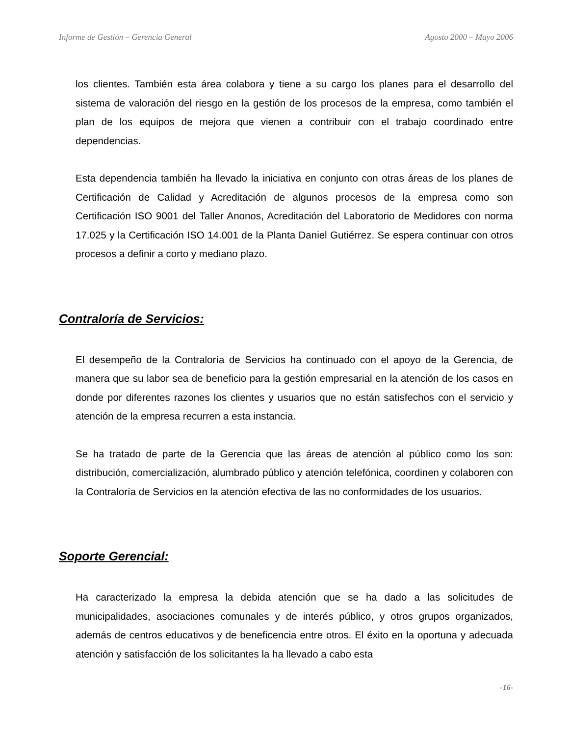Informe de Gestión – Gerencia General Agosto 2000 – Mayo 2006
los clientes. También esta área colabora y tiene a su cargo los planes para el desarrollo del sistema de valoración del riesgo en la gestión de los procesos de la empresa, como también el plan de los equipos de mejora que vienen a contribuir con el trabajo coordinado entre dependencias.
Esta dependencia también ha llevado la iniciativa en conjunto con otras áreas de los planes de Certificación de Calidad y Acreditación de algunos procesos de la empresa como son Certificación ISO 9001 del Taller Anonos, Acreditación del Laboratorio de Medidores con norma 17.025 y la Certificación ISO 14.001 de la Planta Daniel Gutiérrez. Se espera continuar con otros procesos a definir a corto y mediano plazo.
Contraloría de Servicios:
El desempeño de la Contraloría de Servicios ha continuado con el apoyo de la Gerencia, de manera que su labor sea de beneficio para la gestión empresarial en la atención de los casos en donde por diferentes razones los clientes y usuarios que no están satisfechos con el servicio y atención de la empresa recurren a esta instancia.
Se ha tratado de parte de la Gerencia que las áreas de atención al público como los son: distribución, comercialización, alumbrado público y atención telefónica, coordinen y colaboren con la Contraloría de Servicios en la atención efectiva de las no conformidades de los usuarios.
Soporte Gerencial:
Ha caracterizado la empresa la debida atención que se ha dado a las solicitudes de municipalidades, asociaciones comunales y de interés público, y otros grupos organizados, además de centros educativos y de beneficencia entre otros. El éxito en la oportuna y adecuada atención y satisfacción de los solicitantes la ha llevado a cabo esta
-16-